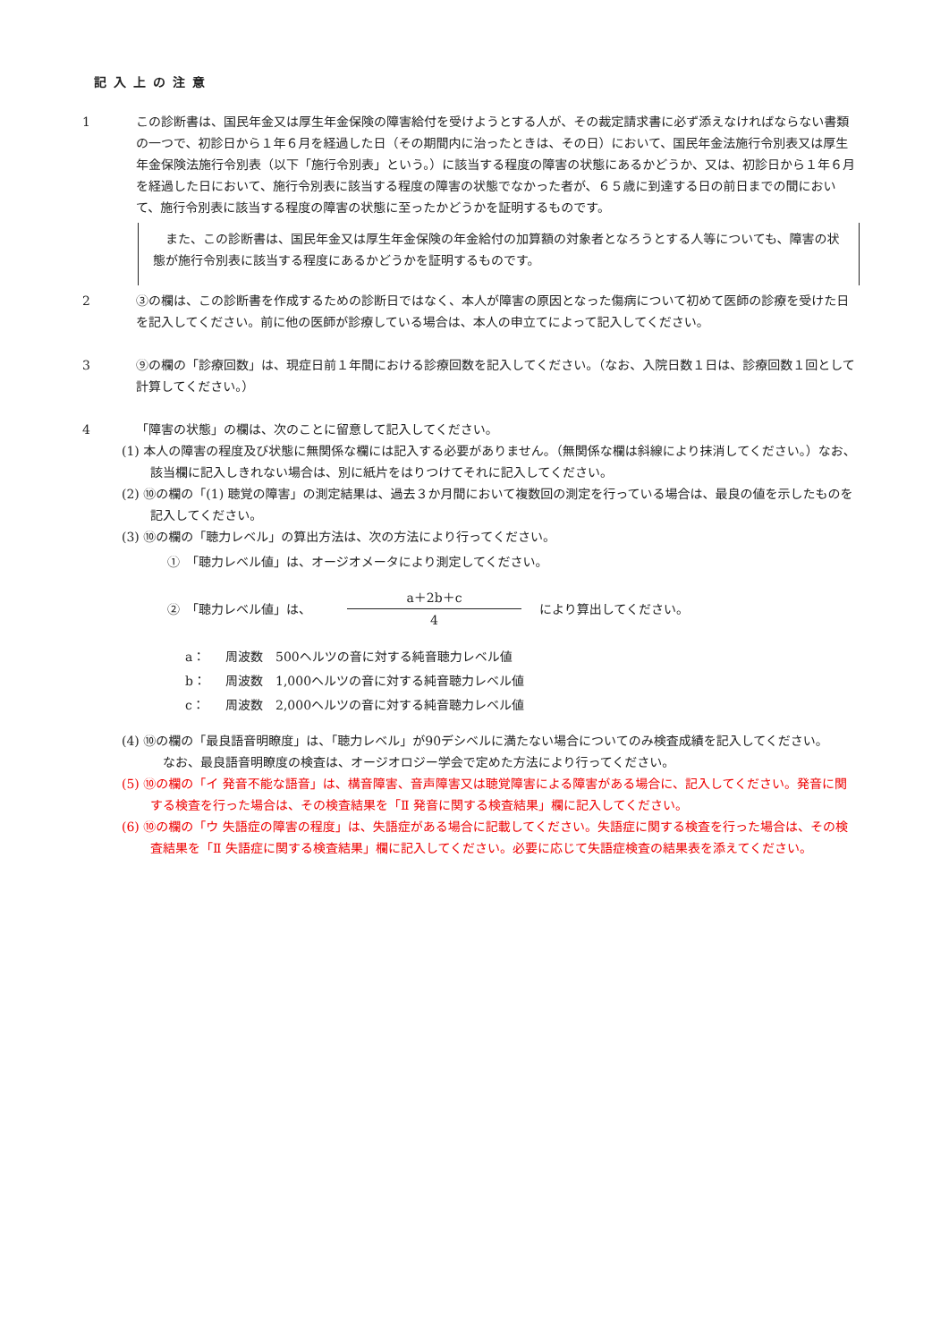記入上の注意
1 この診断書は、国民年金又は厚生年金保険の障害給付を受けようとする人が、その裁定請求書に必ず添えなければならない書類の一つで、初診日から１年６月を経過した日（その期間内に治ったときは、その日）において、国民年金法施行令別表又は厚生年金保険法施行令別表（以下「施行令別表」という。）に該当する程度の障害の状態にあるかどうか、又は、初診日から１年６月を経過した日において、施行令別表に該当する程度の障害の状態でなかった者が、６５歳に到達する日の前日までの間において、施行令別表に該当する程度の障害の状態に至ったかどうかを証明するものです。
また、この診断書は、国民年金又は厚生年金保険の年金給付の加算額の対象者となろうとする人等についても、障害の状態が施行令別表に該当する程度にあるかどうかを証明するものです。
2 ③の欄は、この診断書を作成するための診断日ではなく、本人が障害の原因となった傷病について初めて医師の診療を受けた日を記入してください。前に他の医師が診療している場合は、本人の申立てによって記入してください。
3 ⑨の欄の「診療回数」は、現症日前１年間における診療回数を記入してください。（なお、入院日数１日は、診療回数１回として計算してください。）
4 「障害の状態」の欄は、次のことに留意して記入してください。
(1) 本人の障害の程度及び状態に無関係な欄には記入する必要がありません。（無関係な欄は斜線により抹消してください。）なお、該当欄に記入しきれない場合は、別に紙片をはりつけてそれに記入してください。
(2) ⑩の欄の「(1) 聴覚の障害」の測定結果は、過去３か月間において複数回の測定を行っている場合は、最良の値を示したものを記入してください。
(3) ⑩の欄の「聴力レベル」の算出方法は、次の方法により行ってください。
①　「聴力レベル値」は、オージオメータにより測定してください。
②　「聴力レベル値」は、
a＋2b＋c
4
により算出してください。
a： 周波数　500ヘルツの音に対する純音聴力レベル値
b： 周波数　1,000ヘルツの音に対する純音聴力レベル値
c： 周波数　2,000ヘルツの音に対する純音聴力レベル値
(4) ⑩の欄の「最良語音明瞭度」は、「聴力レベル」が90デシベルに満たない場合についてのみ検査成績を記入してください。
なお、最良語音明瞭度の検査は、オージオロジー学会で定めた方法により行ってください。
(5) ⑩の欄の「イ 発音不能な語音」は、構音障害、音声障害又は聴覚障害による障害がある場合に、記入してください。発音に関する検査を行った場合は、その検査結果を「Ⅱ 発音に関する検査結果」欄に記入してください。
(6) ⑩の欄の「ウ 失語症の障害の程度」は、失語症がある場合に記載してください。失語症に関する検査を行った場合は、その検査結果を「Ⅱ 失語症に関する検査結果」欄に記入してください。必要に応じて失語症検査の結果表を添えてください。